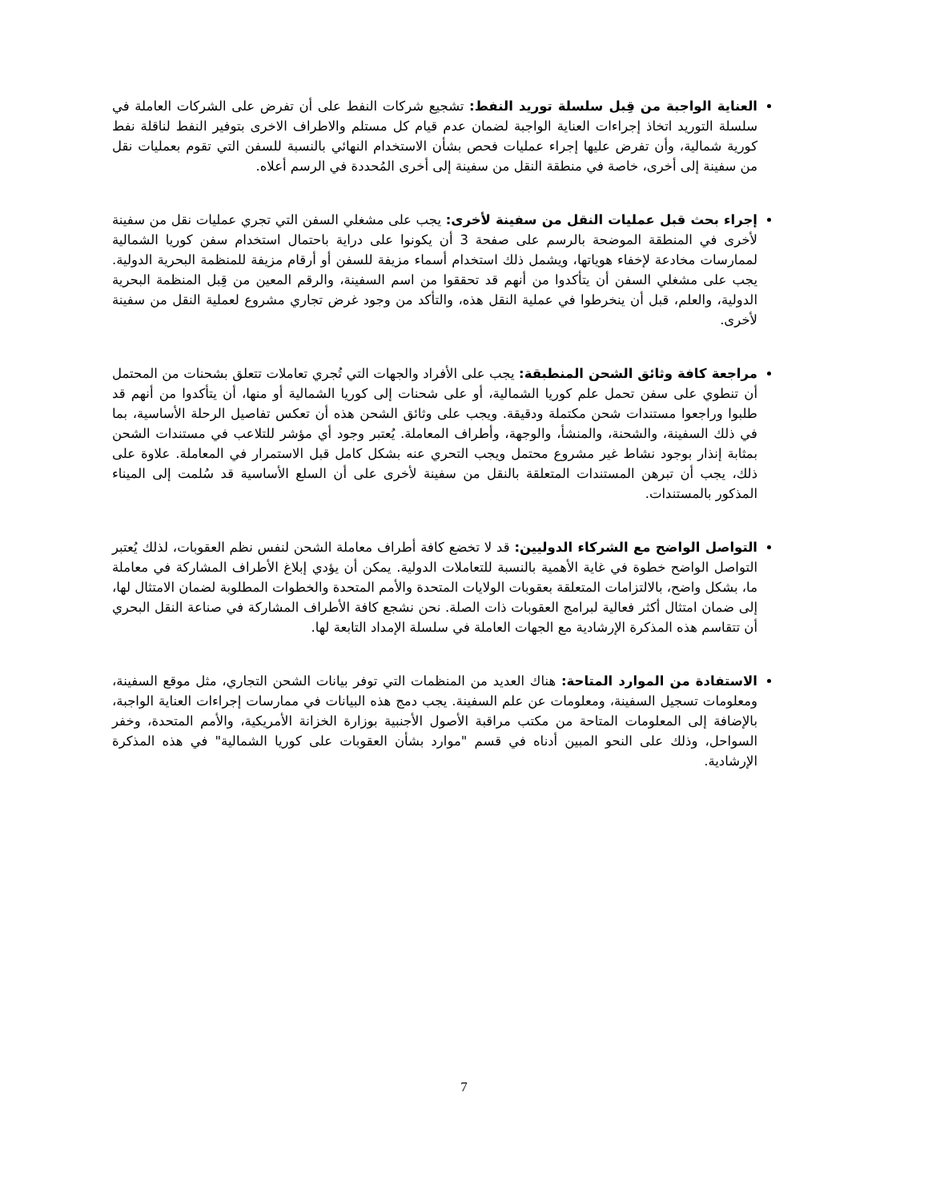العناية الواجبة من قِبل سلسلة توريد النفط: تشجيع شركات النفط على أن تفرض على الشركات العاملة في سلسلة التوريد اتخاذ إجراءات العناية الواجبة لضمان عدم قيام كل مستلم والاطراف الاخرى بتوفير النفط لناقلة نفط كورية شمالية، وأن تفرض عليها إجراء عمليات فحص بشأن الاستخدام النهائي بالنسبة للسفن التي تقوم بعمليات نقل من سفينة إلى أخرى، خاصة في منطقة النقل من سفينة إلى أخرى المُحددة في الرسم أعلاه.
إجراء بحث قبل عمليات النقل من سفينة لأخرى: يجب على مشغلي السفن التي تجري عمليات نقل من سفينة لأخرى في المنطقة الموضحة بالرسم على صفحة 3 أن يكونوا على دراية باحتمال استخدام سفن كوريا الشمالية لممارسات مخادعة لإخفاء هوياتها، ويشمل ذلك استخدام أسماء مزيفة للسفن أو أرقام مزيفة للمنظمة البحرية الدولية. يجب على مشغلي السفن أن يتأكدوا من أنهم قد تحققوا من اسم السفينة، والرقم المعين من قِبل المنظمة البحرية الدولية، والعلم، قبل أن ينخرطوا في عملية النقل هذه، والتأكد من وجود غرض تجاري مشروع لعملية النقل من سفينة لأخرى.
مراجعة كافة وثائق الشحن المنطبقة: يجب على الأفراد والجهات التي تُجري تعاملات تتعلق بشحنات من المحتمل أن تنطوي على سفن تحمل علم كوريا الشمالية، أو على شحنات إلى كوريا الشمالية أو منها، أن يتأكدوا من أنهم قد طلبوا وراجعوا مستندات شحن مكتملة ودقيقة. ويجب على وثائق الشحن هذه أن تعكس تفاصيل الرحلة الأساسية، بما في ذلك السفينة، والشحنة، والمنشأ، والوجهة، وأطراف المعاملة. يُعتبر وجود أي مؤشر للتلاعب في مستندات الشحن بمثابة إنذار بوجود نشاط غير مشروع محتمل ويجب التحري عنه بشكل كامل قبل الاستمرار في المعاملة. علاوة على ذلك، يجب أن تبرهن المستندات المتعلقة بالنقل من سفينة لأخرى على أن السلع الأساسية قد سُلمت إلى الميناء المذكور بالمستندات.
التواصل الواضح مع الشركاء الدوليين: قد لا تخضع كافة أطراف معاملة الشحن لنفس نظم العقوبات، لذلك يُعتبر التواصل الواضح خطوة في غاية الأهمية بالنسبة للتعاملات الدولية. يمكن أن يؤدي إبلاغ الأطراف المشاركة في معاملة ما، بشكل واضح، بالالتزامات المتعلقة بعقوبات الولايات المتحدة والأمم المتحدة والخطوات المطلوبة لضمان الامتثال لها، إلى ضمان امتثال أكثر فعالية لبرامج العقوبات ذات الصلة. نحن نشجع كافة الأطراف المشاركة في صناعة النقل البحري أن تتقاسم هذه المذكرة الإرشادية مع الجهات العاملة في سلسلة الإمداد التابعة لها.
الاستفادة من الموارد المتاحة: هناك العديد من المنظمات التي توفر بيانات الشحن التجاري، مثل موقع السفينة، ومعلومات تسجيل السفينة، ومعلومات عن علم السفينة. يجب دمج هذه البيانات في ممارسات إجراءات العناية الواجبة، بالإضافة إلى المعلومات المتاحة من مكتب مراقبة الأصول الأجنبية بوزارة الخزانة الأمريكية، والأمم المتحدة، وخفر السواحل، وذلك على النحو المبين أدناه في قسم "موارد بشأن العقوبات على كوريا الشمالية" في هذه المذكرة الإرشادية.
7